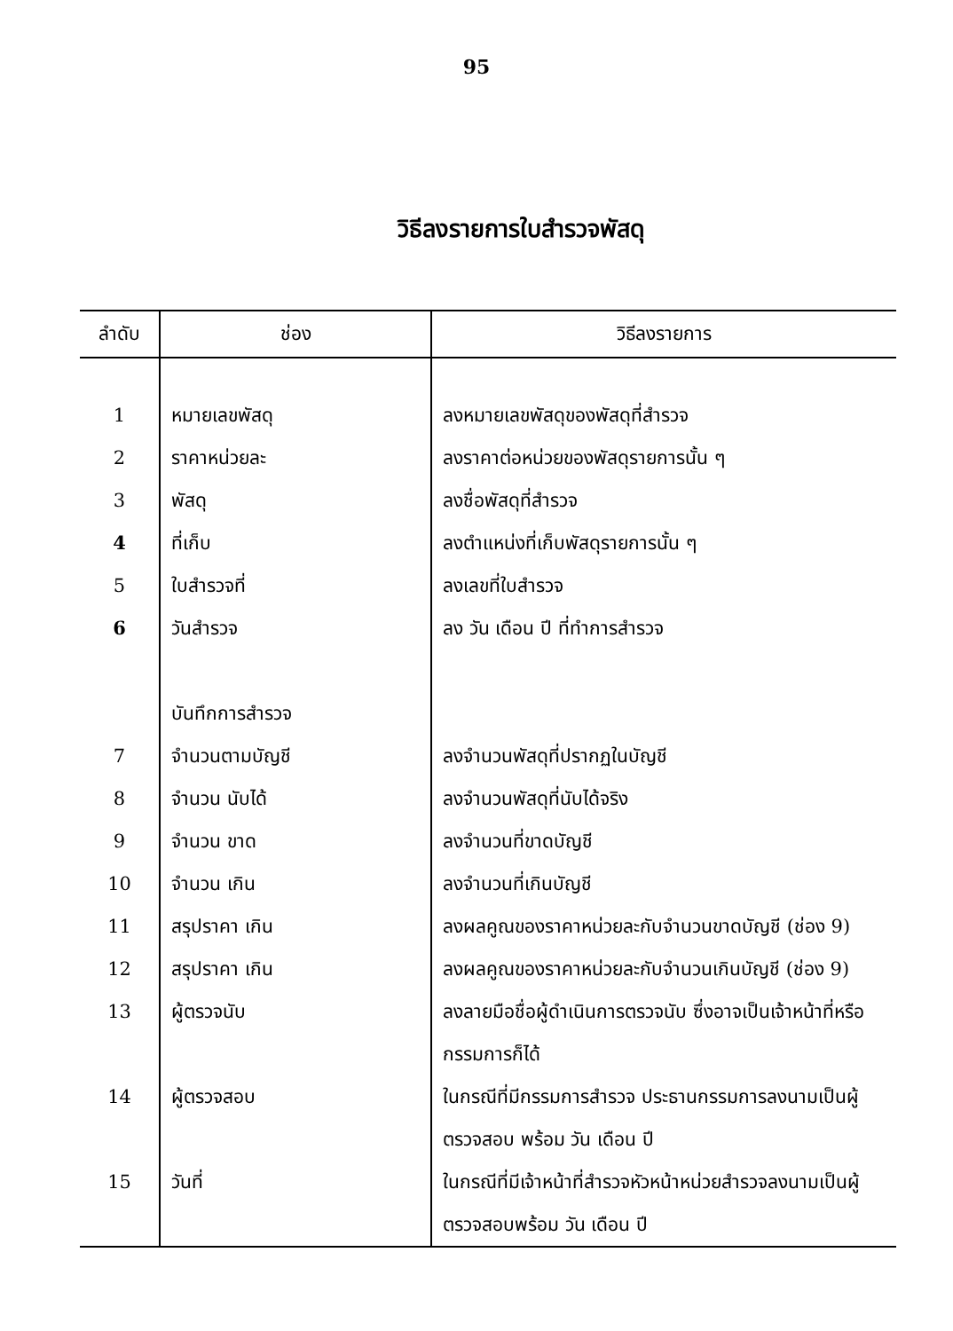95
วิธีลงรายการใบสำรวจพัสดุ
| ลำดับ | ช่อง | วิธีลงรายการ |
| --- | --- | --- |
| 1 | หมายเลขพัสดุ | ลงหมายเลขพัสดุของพัสดุที่สำรวจ |
| 2 | ราคาหน่วยละ | ลงราคาต่อหน่วยของพัสดุรายการนั้น ๆ |
| 3 | พัสดุ | ลงชื่อพัสดุที่สำรวจ |
| 4 | ที่เก็บ | ลงตำแหน่งที่เก็บพัสดุรายการนั้น ๆ |
| 5 | ใบสำรวจที่ | ลงเลขที่ใบสำรวจ |
| 6 | วันสำรวจ | ลง วัน เดือน ปี ที่ทำการสำรวจ |
| | บันทึกการสำรวจ | |
| 7 | จำนวนตามบัญชี | ลงจำนวนพัสดุที่ปรากฏในบัญชี |
| 8 | จำนวน นับได้ | ลงจำนวนพัสดุที่นับได้จริง |
| 9 | จำนวน ขาด | ลงจำนวนที่ขาดบัญชี |
| 10 | จำนวน เกิน | ลงจำนวนที่เกินบัญชี |
| 11 | สรุปราคา เกิน | ลงผลคูณของราคาหน่วยละกับจำนวนขาดบัญชี (ช่อง 9) |
| 12 | สรุปราคา เกิน | ลงผลคูณของราคาหน่วยละกับจำนวนเกินบัญชี (ช่อง 9) |
| 13 | ผู้ตรวจนับ | ลงลายมือชื่อผู้ดำเนินการตรวจนับ ซึ่งอาจเป็นเจ้าหน้าที่หรือกรรมการก็ได้ |
| 14 | ผู้ตรวจสอบ | ในกรณีที่มีกรรมการสำรวจ ประธานกรรมการลงนามเป็นผู้ตรวจสอบ พร้อม วัน เดือน ปี |
| 15 | วันที่ | ในกรณีที่มีเจ้าหน้าที่สำรวจหัวหน้าหน่วยสำรวจลงนามเป็นผู้ตรวจสอบพร้อม วัน เดือน ปี |